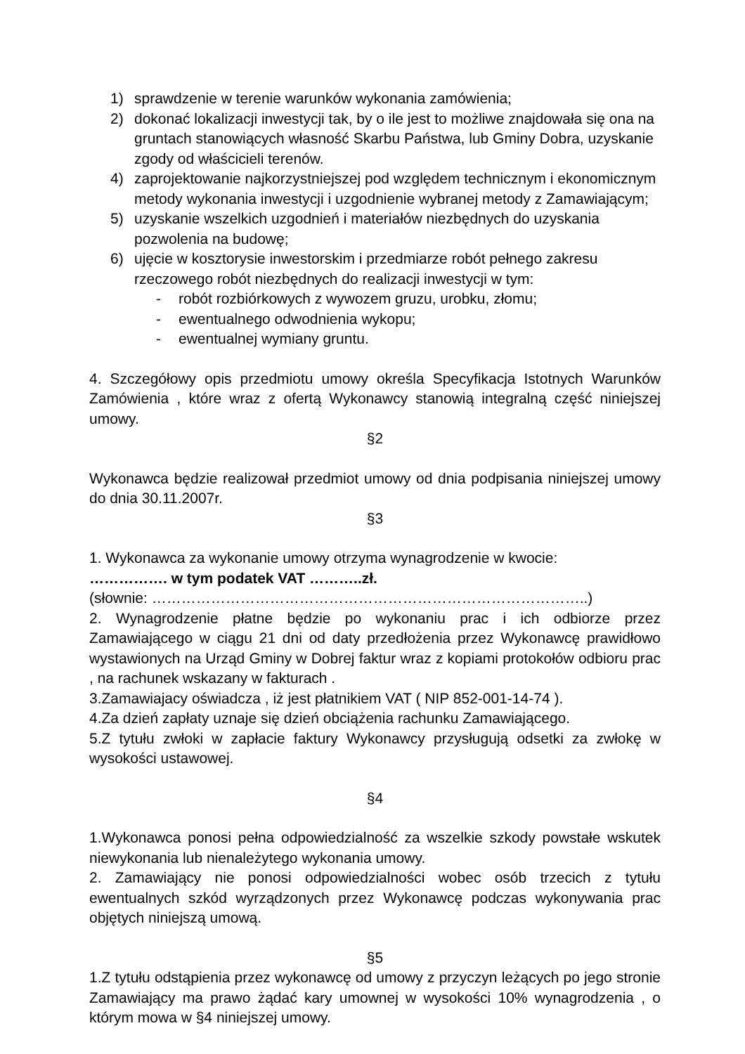1) sprawdzenie w terenie warunków wykonania zamówienia;
2) dokonać lokalizacji inwestycji tak, by o ile jest to możliwe znajdowała się ona na gruntach stanowiących własność Skarbu Państwa, lub Gminy Dobra, uzyskanie zgody od właścicieli terenów.
4) zaprojektowanie najkorzystniejszej pod względem technicznym i ekonomicznym metody wykonania inwestycji i uzgodnienie wybranej metody z Zamawiającym;
5) uzyskanie wszelkich uzgodnień i materiałów niezbędnych do uzyskania pozwolenia na budowę;
6) ujęcie w kosztorysie inwestorskim i przedmiarze robót pełnego zakresu rzeczowego robót niezbędnych do realizacji inwestycji w tym:
- robót rozbiórkowych z wywozem gruzu, urobku, złomu;
- ewentualnego odwodnienia wykopu;
- ewentualnej wymiany gruntu.
4. Szczegółowy opis przedmiotu umowy określa Specyfikacja Istotnych Warunków Zamówienia , które wraz z ofertą Wykonawcy stanowią integralną część niniejszej umowy.
§2
Wykonawca będzie realizował przedmiot umowy od dnia podpisania niniejszej umowy do dnia 30.11.2007r.
§3
1. Wykonawca za wykonanie umowy otrzyma wynagrodzenie w kwocie:
……………. w tym podatek VAT ………..zł.
(słownie: ……………………………………………………………………………..)
2. Wynagrodzenie płatne będzie po wykonaniu prac i ich odbiorze przez Zamawiającego w ciągu 21 dni od daty przedłożenia przez Wykonawcę prawidłowo wystawionych na Urząd Gminy w Dobrej faktur wraz z kopiami protokołów odbioru prac , na rachunek wskazany w fakturach .
3.Zamawiajacy oświadcza , iż jest płatnikiem VAT ( NIP 852-001-14-74 ).
4.Za dzień zapłaty uznaje się dzień obciążenia rachunku Zamawiającego.
5.Z tytułu zwłoki w zapłacie faktury Wykonawcy przysługują odsetki za zwłokę w wysokości ustawowej.
§4
1.Wykonawca ponosi pełna odpowiedzialność za wszelkie szkody powstałe wskutek niewykonania lub nienależytego wykonania umowy.
2. Zamawiający nie ponosi odpowiedzialności wobec osób trzecich z tytułu ewentualnych szkód wyrządzonych przez Wykonawcę podczas wykonywania prac objętych niniejszą umową.
§5
1.Z tytułu odstąpienia przez wykonawcę od umowy z przyczyn leżących po jego stronie Zamawiający ma prawo żądać kary umownej w wysokości 10% wynagrodzenia , o którym mowa w §4 niniejszej umowy.